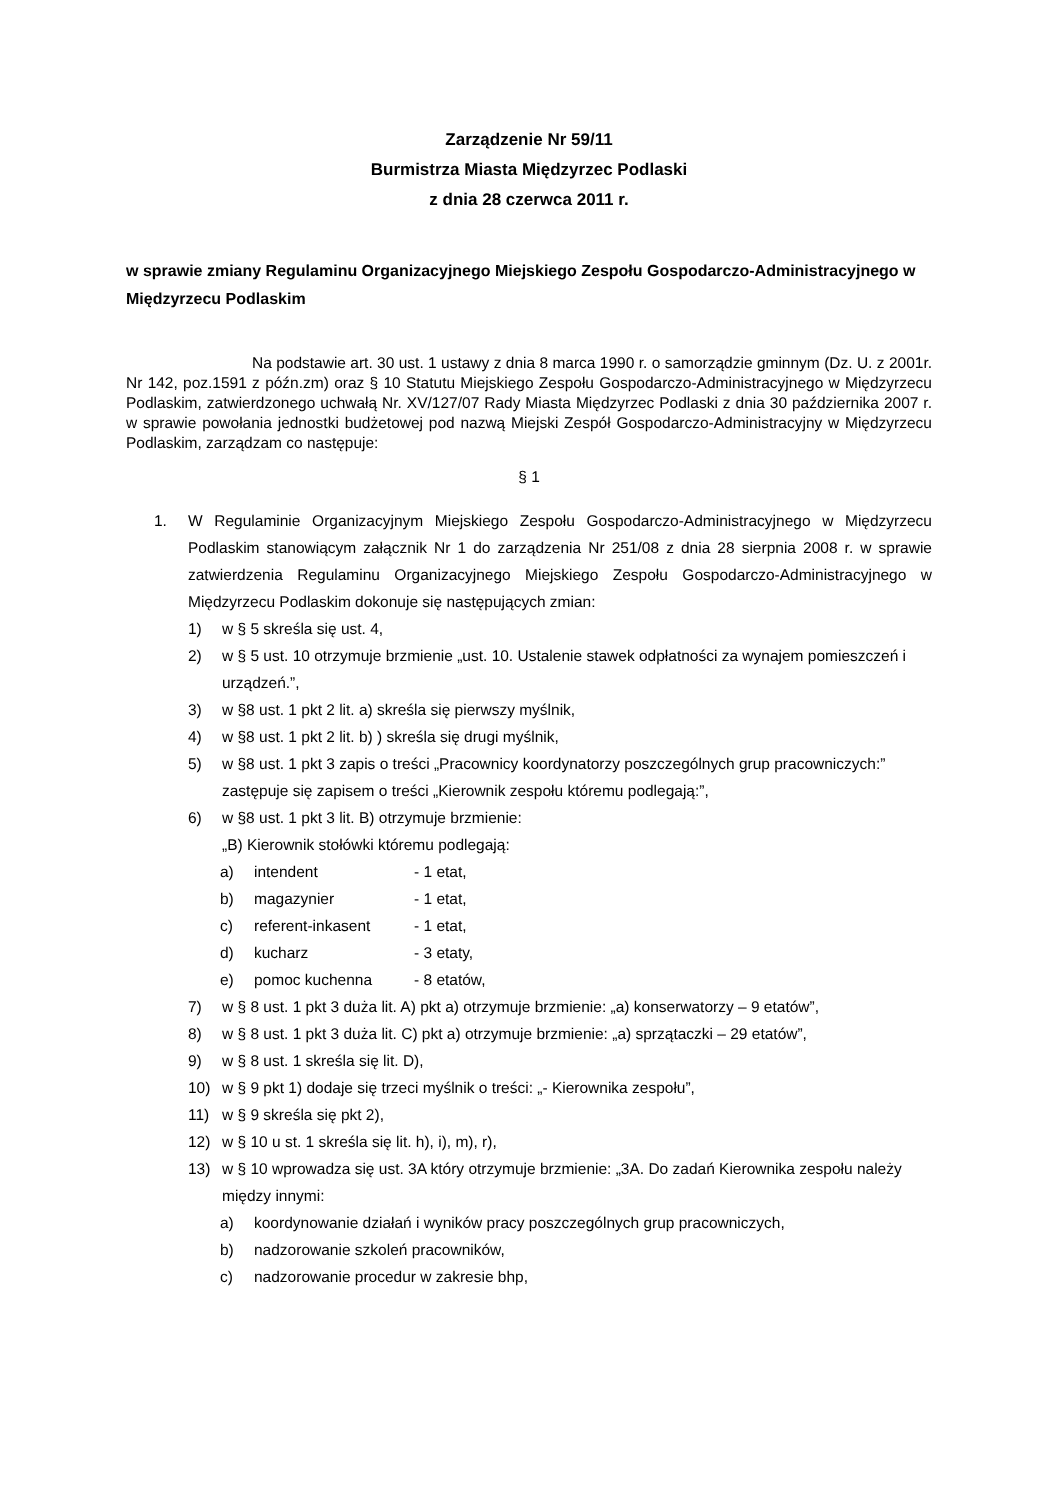Zarządzenie Nr 59/11
Burmistrza Miasta Międzyrzec Podlaski
z dnia 28 czerwca 2011 r.
w sprawie zmiany Regulaminu Organizacyjnego Miejskiego Zespołu Gospodarczo-Administracyjnego w Międzyrzecu Podlaskim
Na podstawie art. 30 ust. 1 ustawy z dnia 8 marca 1990 r. o samorządzie gminnym (Dz. U. z 2001r. Nr 142, poz.1591 z późn.zm) oraz § 10 Statutu Miejskiego Zespołu Gospodarczo-Administracyjnego w Międzyrzecu Podlaskim, zatwierdzonego uchwałą Nr. XV/127/07 Rady Miasta Międzyrzec Podlaski z dnia 30 października 2007 r. w sprawie powołania jednostki budżetowej pod nazwą Miejski Zespół Gospodarczo-Administracyjny w Międzyrzecu Podlaskim, zarządzam co następuje:
§ 1
1. W Regulaminie Organizacyjnym Miejskiego Zespołu Gospodarczo-Administracyjnego w Międzyrzecu Podlaskim stanowiącym załącznik Nr 1 do zarządzenia Nr 251/08 z dnia 28 sierpnia 2008 r. w sprawie zatwierdzenia Regulaminu Organizacyjnego Miejskiego Zespołu Gospodarczo-Administracyjnego w Międzyrzecu Podlaskim dokonuje się następujących zmian:
1) w § 5 skreśla się ust. 4,
2) w § 5 ust. 10 otrzymuje brzmienie „ust. 10. Ustalenie stawek odpłatności za wynajem pomieszczeń i urządzeń.”,
3) w §8 ust. 1 pkt 2 lit. a) skreśla się pierwszy myślnik,
4) w §8 ust. 1 pkt 2 lit. b) ) skreśla się drugi myślnik,
5) w §8 ust. 1 pkt 3 zapis o treści „Pracownicy koordynatorzy poszczególnych grup pracowniczych:” zastępuje się zapisem o treści „Kierownik zespołu któremu podlegają:”,
6) w §8 ust. 1 pkt 3 lit. B) otrzymuje brzmienie:
„B) Kierownik stołówki któremu podlegają:
a) intendent - 1 etat,
b) magazynier - 1 etat,
c) referent-inkasent - 1 etat,
d) kucharz - 3 etaty,
e) pomoc kuchenna - 8 etatów,
7) w § 8 ust. 1 pkt 3 duża lit. A) pkt a) otrzymuje brzmienie: „a) konserwatorzy – 9 etatów”,
8) w § 8 ust. 1 pkt 3 duża lit. C) pkt a) otrzymuje brzmienie: „a) sprzątaczki – 29 etatów”,
9) w § 8 ust. 1 skreśla się lit. D),
10) w § 9 pkt 1) dodaje się trzeci myślnik o treści: „- Kierownika zespołu”,
11) w § 9 skreśla się pkt 2),
12) w § 10 u st. 1 skreśla się lit. h), i), m), r),
13) w § 10 wprowadza się ust. 3A który otrzymuje brzmienie: „3A. Do zadań Kierownika zespołu należy między innymi:
a) koordynowanie działań i wyników pracy poszczególnych grup pracowniczych,
b) nadzorowanie szkoleń pracowników,
c) nadzorowanie procedur w zakresie bhp,